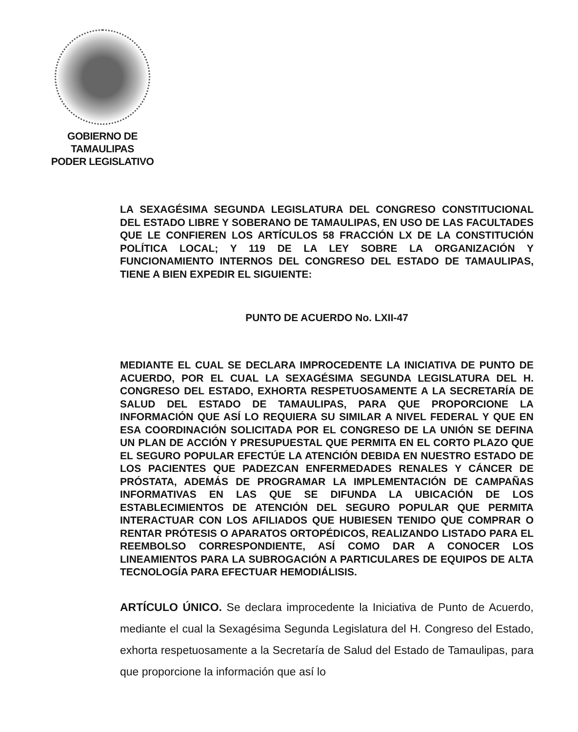GOBIERNO DE TAMAULIPAS
PODER LEGISLATIVO
LA SEXAGÉSIMA SEGUNDA LEGISLATURA DEL CONGRESO CONSTITUCIONAL DEL ESTADO LIBRE Y SOBERANO DE TAMAULIPAS, EN USO DE LAS FACULTADES QUE LE CONFIEREN LOS ARTÍCULOS 58 FRACCIÓN LX DE LA CONSTITUCIÓN POLÍTICA LOCAL; Y 119 DE LA LEY SOBRE LA ORGANIZACIÓN Y FUNCIONAMIENTO INTERNOS DEL CONGRESO DEL ESTADO DE TAMAULIPAS, TIENE A BIEN EXPEDIR EL SIGUIENTE:
PUNTO DE ACUERDO No. LXII-47
MEDIANTE EL CUAL SE DECLARA IMPROCEDENTE LA INICIATIVA DE PUNTO DE ACUERDO, POR EL CUAL LA SEXAGÉSIMA SEGUNDA LEGISLATURA DEL H. CONGRESO DEL ESTADO, EXHORTA RESPETUOSAMENTE A LA SECRETARÍA DE SALUD DEL ESTADO DE TAMAULIPAS, PARA QUE PROPORCIONE LA INFORMACIÓN QUE ASÍ LO REQUIERA SU SIMILAR A NIVEL FEDERAL Y QUE EN ESA COORDINACIÓN SOLICITADA POR EL CONGRESO DE LA UNIÓN SE DEFINA UN PLAN DE ACCIÓN Y PRESUPUESTAL QUE PERMITA EN EL CORTO PLAZO QUE EL SEGURO POPULAR EFECTÚE LA ATENCIÓN DEBIDA EN NUESTRO ESTADO DE LOS PACIENTES QUE PADEZCAN ENFERMEDADES RENALES Y CÁNCER DE PRÓSTATA, ADEMÁS DE PROGRAMAR LA IMPLEMENTACIÓN DE CAMPAÑAS INFORMATIVAS EN LAS QUE SE DIFUNDA LA UBICACIÓN DE LOS ESTABLECIMIENTOS DE ATENCIÓN DEL SEGURO POPULAR QUE PERMITA INTERACTUAR CON LOS AFILIADOS QUE HUBIESEN TENIDO QUE COMPRAR O RENTAR PRÓTESIS O APARATOS ORTOPÉDICOS, REALIZANDO LISTADO PARA EL REEMBOLSO CORRESPONDIENTE, ASÍ COMO DAR A CONOCER LOS LINEAMIENTOS PARA LA SUBROGACIÓN A PARTICULARES DE EQUIPOS DE ALTA TECNOLOGÍA PARA EFECTUAR HEMODIÁLISIS.
ARTÍCULO ÚNICO. Se declara improcedente la Iniciativa de Punto de Acuerdo, mediante el cual la Sexagésima Segunda Legislatura del H. Congreso del Estado, exhorta respetuosamente a la Secretaría de Salud del Estado de Tamaulipas, para que proporcione la información que así lo